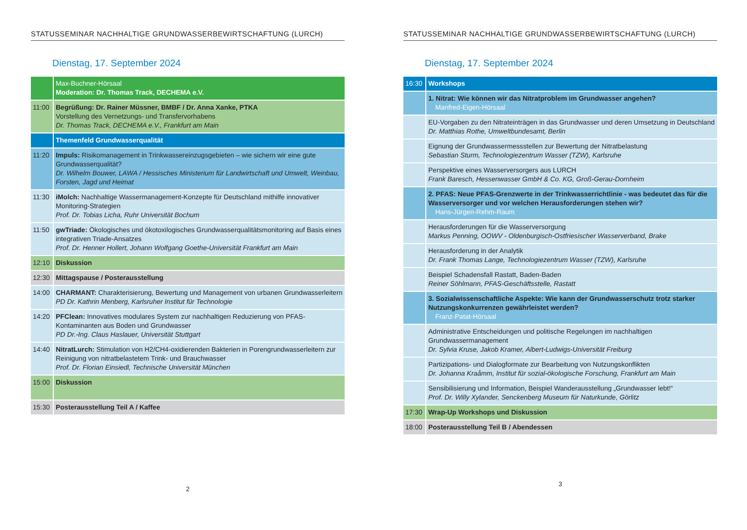STATUSSEMINAR NACHHALTIGE GRUNDWASSERBEWIRTSCHAFTUNG (LURCH)
Dienstag, 17. September 2024
| | Max-Buchner-Hörsaal Moderation: Dr. Thomas Track, DECHEMA e.V. |
| 11:00 | Begrüßung: Dr. Rainer Müssner, BMBF / Dr. Anna Xanke, PTKA Vorstellung des Vernetzungs- und Transfervorhabens Dr. Thomas Track, DECHEMA e.V., Frankfurt am Main |
| | Themenfeld Grundwasserqualität |
| 11:20 | Impuls: Risikomanagement in Trinkwassereinzugsgebieten – wie sichern wir eine gute Grundwasserqualität? Dr. Wilhelm Bouwer, LAWA / Hessisches Ministerium für Landwirtschaft und Umwelt, Weinbau, Forsten, Jagd und Heimat |
| 11:30 | iMolch: Nachhaltige Wassermanagement-Konzepte für Deutschland mithilfe innovativer Monitoring-Strategien Prof. Dr. Tobias Licha, Ruhr Universität Bochum |
| 11:50 | gwTriade: Ökologisches und ökotoxilogisches Grundwasserqualitätsmonitoring auf Basis eines integrativen Triade-Ansatzes Prof. Dr. Henner Hollert, Johann Wolfgang Goethe-Universität Frankfurt am Main |
| 12:10 | Diskussion |
| 12:30 | Mittagspause / Posterausstellung |
| 14:00 | CHARMANT: Charakterisierung, Bewertung und Management von urbanen Grundwasserleitern PD Dr. Kathrin Menberg, Karlsruher Institut für Technologie |
| 14:20 | PFClean: Innovatives modulares System zur nachhaltigen Reduzierung von PFAS-Kontaminanten aus Boden und Grundwasser PD Dr.-Ing. Claus Haslauer, Universität Stuttgart |
| 14:40 | NitratLurch: Stimulation von H2/CH4-oxidierenden Bakterien in Porengrundwasserleitern zur Reinigung von nitratbelastetem Trink- und Brauchwasser Prof. Dr. Florian Einsiedl, Technische Universität München |
| 15:00 | Diskussion |
| 15:30 | Posterausstellung Teil A / Kaffee |
2
STATUSSEMINAR NACHHALTIGE GRUNDWASSERBEWIRTSCHAFTUNG (LURCH)
Dienstag, 17. September 2024
| 16:30 | Workshops |
| | 1. Nitrat: Wie können wir das Nitratproblem im Grundwasser angehen? Manfred-Eigen-Hörsaal |
| | EU-Vorgaben zu den Nitrateinträgen in das Grundwasser und deren Umsetzung in Deutschland Dr. Matthias Rothe, Umweltbundesamt, Berlin |
| | Eignung der Grundwassermessstellen zur Bewertung der Nitratbelastung Sebastian Sturm, Technologiezentrum Wasser (TZW), Karlsruhe |
| | Perspektive eines Wasserversorgers aus LURCH Frank Baresch, Hessenwasser GmbH & Co. KG, Groß-Gerau-Dornheim |
| | 2. PFAS: Neue PFAS-Grenzwerte in der Trinkwasserrichtlinie - was bedeutet das für die Wasserversorger und vor welchen Herausforderungen stehen wir? Hans-Jürgen-Rehm-Raum |
| | Herausforderungen für die Wasserversorgung Markus Penning, OOWV - Oldenburgisch-Ostfriesischer Wasserverband, Brake |
| | Herausforderung in der Analytik Dr. Frank Thomas Lange, Technologiezentrum Wasser (TZW), Karlsruhe |
| | Beispiel Schadensfall Rastatt, Baden-Baden Reiner Söhlmann, PFAS-Geschäftsstelle, Rastatt |
| | 3. Sozialwissenschaftliche Aspekte: Wie kann der Grundwasserschutz trotz starker Nutzungskonkurrenzen gewährleistet werden? Franz-Patat-Hörsaal |
| | Administrative Entscheidungen und politische Regelungen im nachhaltigen Grundwassermanagement Dr. Sylvia Kruse, Jakob Kramer, Albert-Ludwigs-Universität Freiburg |
| | Partizipations- und Dialogformate zur Bearbeitung von Nutzungskonflikten Dr. Johanna Kraåmm, Institut für sozial-ökologische Forschung, Frankfurt am Main |
| | Sensibilisierung und Information, Beispiel Wanderausstellung „Grundwasser lebt!“ Prof. Dr. Willy Xylander, Senckenberg Museum für Naturkunde, Görlitz |
| 17:30 | Wrap-Up Workshops und Diskussion |
| 18:00 | Posterausstellung Teil B / Abendessen |
3